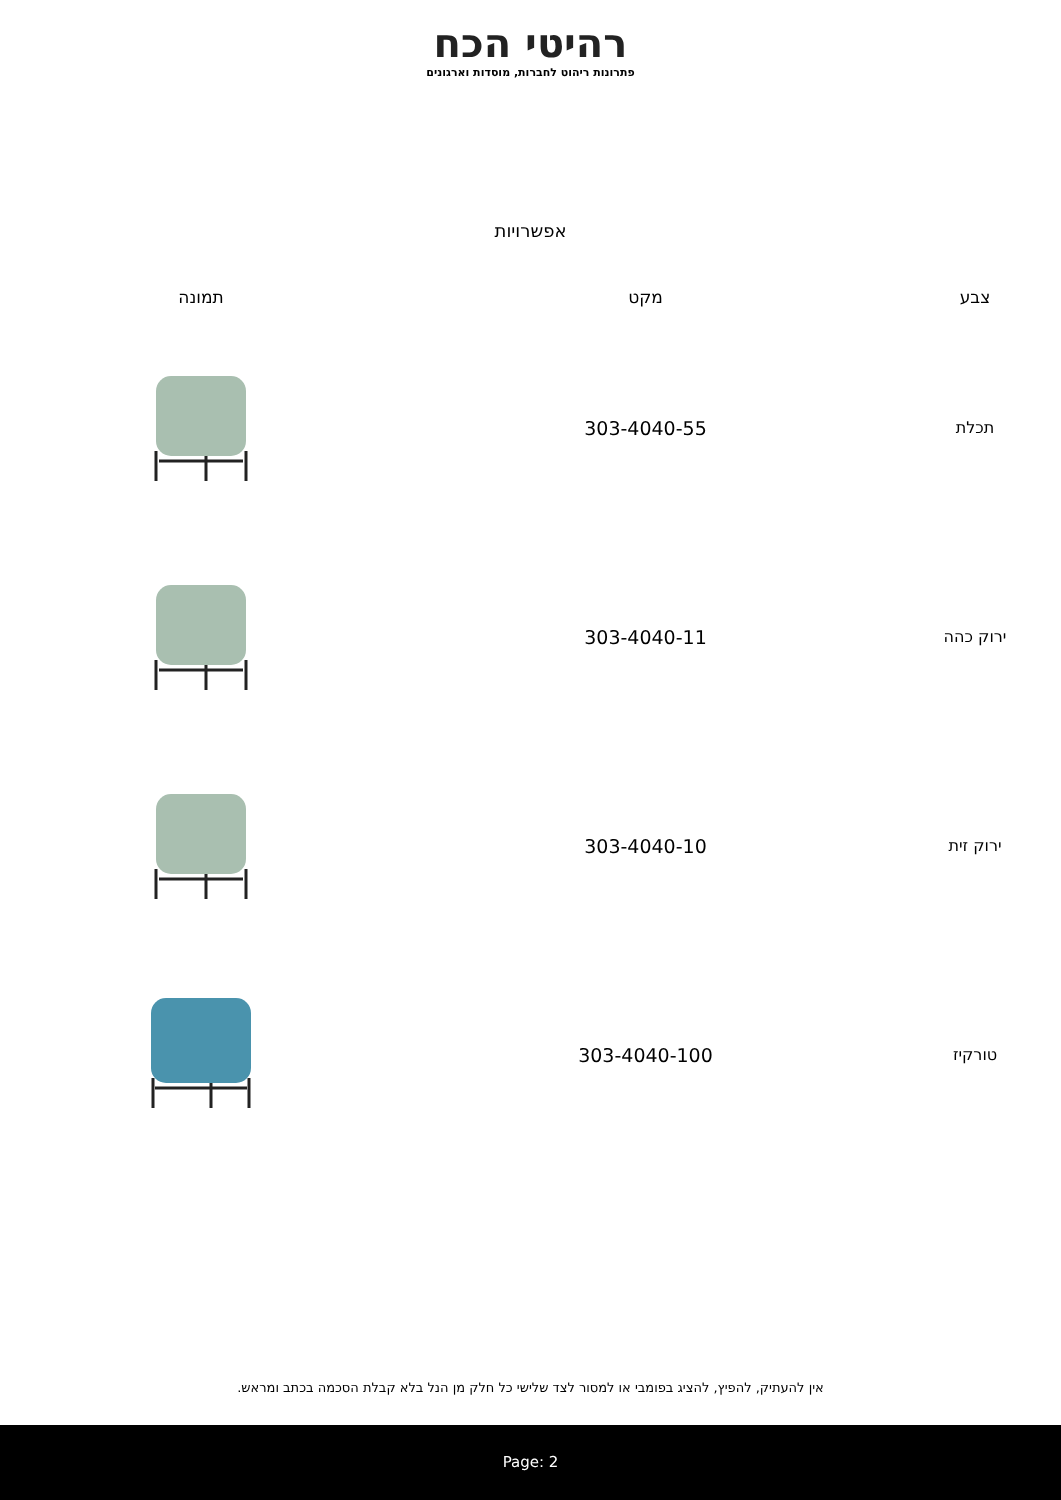רהיטי הכח
פתרונות ריהוט לחברות, מוסדות וארגונים
אפשרויות
| צבע | מקט | תמונה |
| --- | --- | --- |
| תכלת | 303-4040-55 | |
| ירוק כהה | 303-4040-11 | |
| ירוק זית | 303-4040-10 | |
| טורקיז | 303-4040-100 | |
אין להעתיק, להפיץ, להציג בפומבי או למסור לצד שלישי כל חלק מן הנל בלא קבלת הסכמה בכתב ומראש.
Page: 2